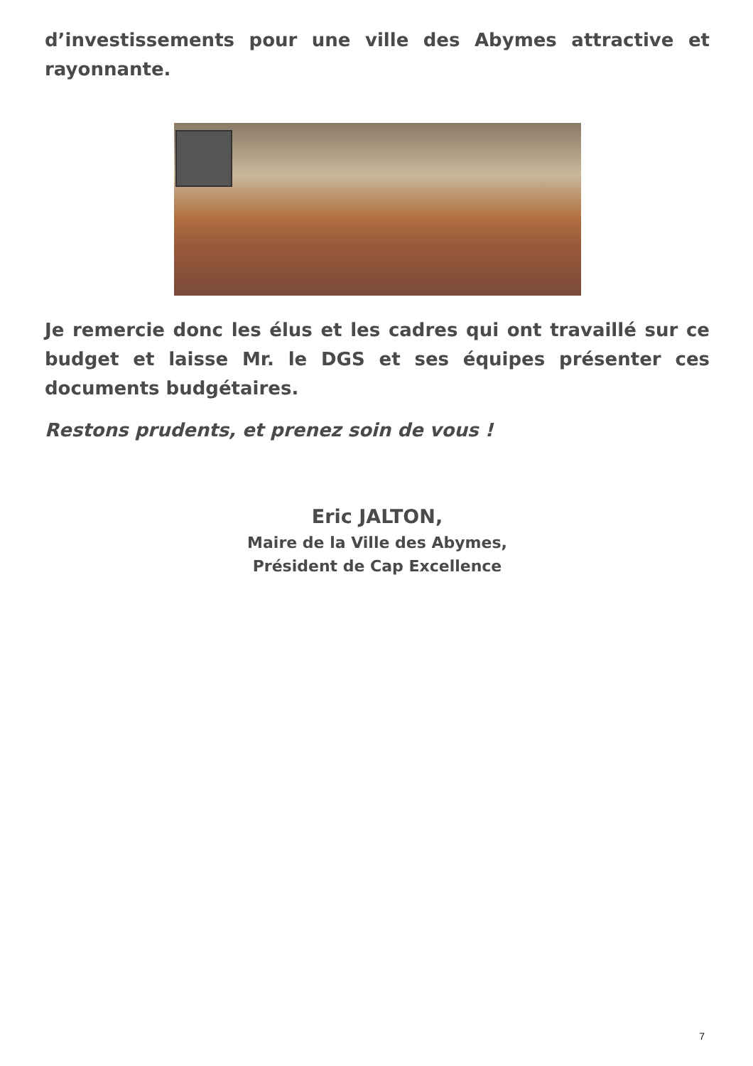d’investissements pour une ville des Abymes attractive et rayonnante.
Je remercie donc les élus et les cadres qui ont travaillé sur ce budget et laisse Mr. le DGS et ses équipes présenter ces documents budgétaires.
Restons prudents, et prenez soin de vous !
Eric JALTON,
Maire de la Ville des Abymes,
Président de Cap Excellence
7